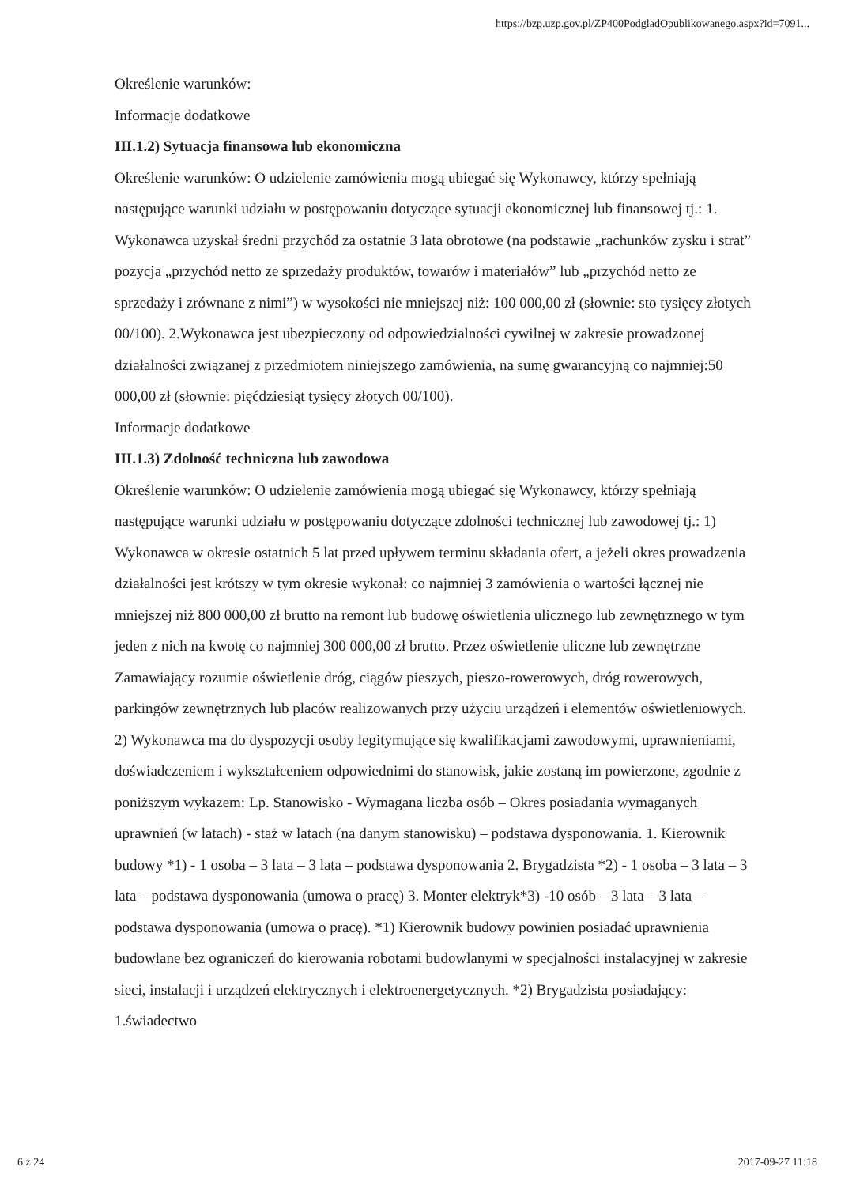https://bzp.uzp.gov.pl/ZP400PodgladOpublikowanego.aspx?id=7091...
Określenie warunków:
Informacje dodatkowe
III.1.2) Sytuacja finansowa lub ekonomiczna
Określenie warunków: O udzielenie zamówienia mogą ubiegać się Wykonawcy, którzy spełniają następujące warunki udziału w postępowaniu dotyczące sytuacji ekonomicznej lub finansowej tj.: 1. Wykonawca uzyskał średni przychód za ostatnie 3 lata obrotowe (na podstawie „rachunków zysku i strat” pozycja „przychód netto ze sprzedaży produktów, towarów i materiałów” lub „przychód netto ze sprzedaży i zrównane z nimi”) w wysokości nie mniejszej niż: 100 000,00 zł (słownie: sto tysięcy złotych 00/100). 2.Wykonawca jest ubezpieczony od odpowiedzialności cywilnej w zakresie prowadzonej działalności związanej z przedmiotem niniejszego zamówienia, na sumę gwarancyjną co najmniej:50 000,00 zł (słownie: pięćdziesiąt tysięcy złotych 00/100).
Informacje dodatkowe
III.1.3) Zdolność techniczna lub zawodowa
Określenie warunków: O udzielenie zamówienia mogą ubiegać się Wykonawcy, którzy spełniają następujące warunki udziału w postępowaniu dotyczące zdolności technicznej lub zawodowej tj.: 1) Wykonawca w okresie ostatnich 5 lat przed upływem terminu składania ofert, a jeżeli okres prowadzenia działalności jest krótszy w tym okresie wykonał: co najmniej 3 zamówienia o wartości łącznej nie mniejszej niż 800 000,00 zł brutto na remont lub budowę oświetlenia ulicznego lub zewnętrznego w tym jeden z nich na kwotę co najmniej 300 000,00 zł brutto. Przez oświetlenie uliczne lub zewnętrzne Zamawiający rozumie oświetlenie dróg, ciągów pieszych, pieszo-rowerowych, dróg rowerowych, parkingów zewnętrznych lub placów realizowanych przy użyciu urządzeń i elementów oświetleniowych. 2) Wykonawca ma do dyspozycji osoby legitymujące się kwalifikacjami zawodowymi, uprawnieniami, doświadczeniem i wykształceniem odpowiednimi do stanowisk, jakie zostaną im powierzone, zgodnie z poniższym wykazem: Lp. Stanowisko - Wymagana liczba osób – Okres posiadania wymaganych uprawnień (w latach) - staż w latach (na danym stanowisku) – podstawa dysponowania. 1. Kierownik budowy *1) - 1 osoba – 3 lata – 3 lata – podstawa dysponowania 2. Brygadzista *2) - 1 osoba – 3 lata – 3 lata – podstawa dysponowania (umowa o pracę) 3. Monter elektryk*3) -10 osób – 3 lata – 3 lata – podstawa dysponowania (umowa o pracę). *1) Kierownik budowy powinien posiadać uprawnienia budowlane bez ograniczeń do kierowania robotami budowlanymi w specjalności instalacyjnej w zakresie sieci, instalacji i urządzeń elektrycznych i elektroenergetycznych. *2) Brygadzista posiadający: 1.świadectwo
6 z 24 2017-09-27 11:18